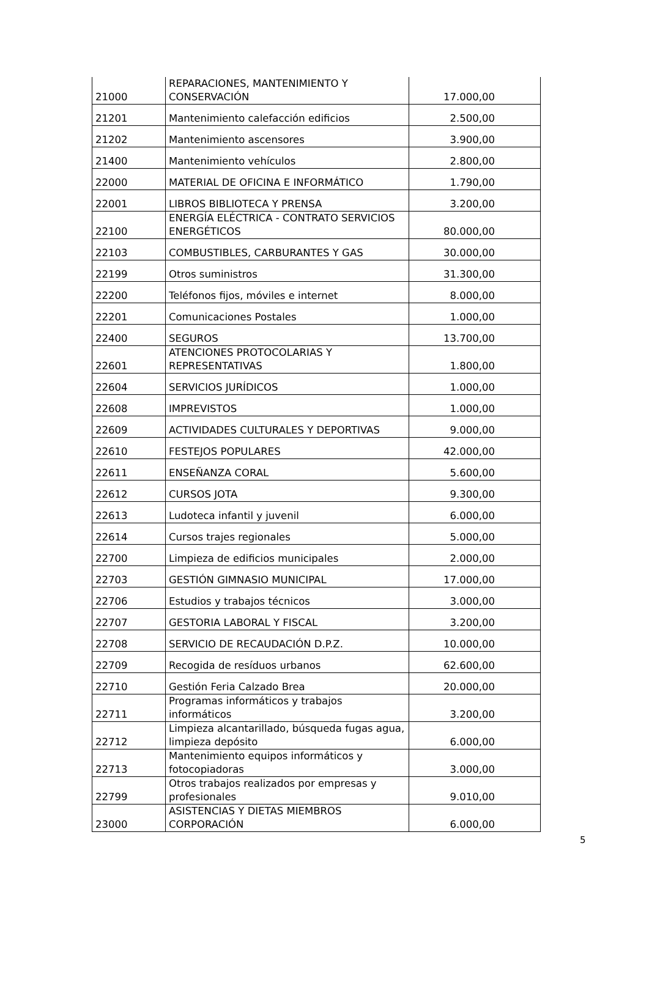| 21000 | REPARACIONES, MANTENIMIENTO Y CONSERVACIÓN | 17.000,00 |
| 21201 | Mantenimiento calefacción edificios | 2.500,00 |
| 21202 | Mantenimiento ascensores | 3.900,00 |
| 21400 | Mantenimiento vehículos | 2.800,00 |
| 22000 | MATERIAL DE OFICINA E INFORMÁTICO | 1.790,00 |
| 22001 | LIBROS BIBLIOTECA Y PRENSA | 3.200,00 |
| 22100 | ENERGÍA ELÉCTRICA - CONTRATO SERVICIOS ENERGÉTICOS | 80.000,00 |
| 22103 | COMBUSTIBLES, CARBURANTES Y GAS | 30.000,00 |
| 22199 | Otros suministros | 31.300,00 |
| 22200 | Teléfonos fijos, móviles e internet | 8.000,00 |
| 22201 | Comunicaciones Postales | 1.000,00 |
| 22400 | SEGUROS | 13.700,00 |
| 22601 | ATENCIONES PROTOCOLARIAS Y REPRESENTATIVAS | 1.800,00 |
| 22604 | SERVICIOS JURÍDICOS | 1.000,00 |
| 22608 | IMPREVISTOS | 1.000,00 |
| 22609 | ACTIVIDADES CULTURALES Y DEPORTIVAS | 9.000,00 |
| 22610 | FESTEJOS POPULARES | 42.000,00 |
| 22611 | ENSEÑANZA CORAL | 5.600,00 |
| 22612 | CURSOS JOTA | 9.300,00 |
| 22613 | Ludoteca infantil y juvenil | 6.000,00 |
| 22614 | Cursos trajes regionales | 5.000,00 |
| 22700 | Limpieza de edificios municipales | 2.000,00 |
| 22703 | GESTIÓN GIMNASIO MUNICIPAL | 17.000,00 |
| 22706 | Estudios y trabajos técnicos | 3.000,00 |
| 22707 | GESTORIA LABORAL Y FISCAL | 3.200,00 |
| 22708 | SERVICIO DE RECAUDACIÓN D.P.Z. | 10.000,00 |
| 22709 | Recogida de resíduos urbanos | 62.600,00 |
| 22710 | Gestión Feria Calzado Brea | 20.000,00 |
| 22711 | Programas informáticos y trabajos informáticos | 3.200,00 |
| 22712 | Limpieza alcantarillado, búsqueda fugas agua, limpieza depósito | 6.000,00 |
| 22713 | Mantenimiento equipos informáticos y fotocopiadoras | 3.000,00 |
| 22799 | Otros trabajos realizados por empresas y profesionales | 9.010,00 |
| 23000 | ASISTENCIAS Y DIETAS MIEMBROS CORPORACIÓN | 6.000,00 |
5